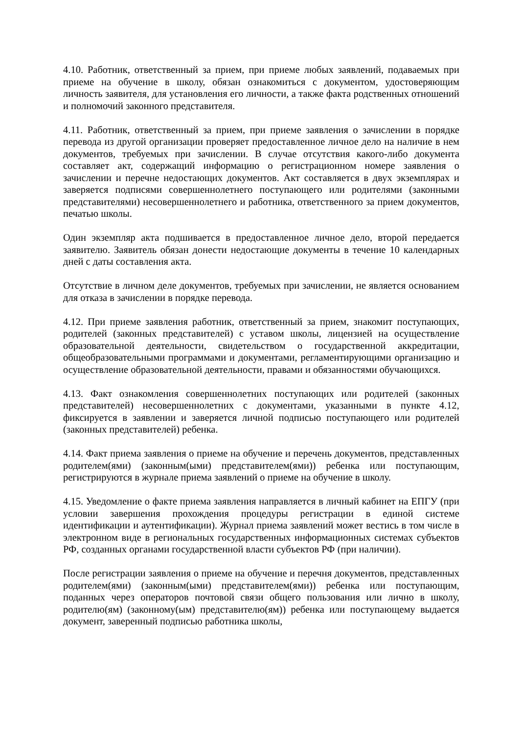4.10. Работник, ответственный за прием, при приеме любых заявлений, подаваемых при приеме на обучение в школу, обязан ознакомиться с документом, удостоверяющим личность заявителя, для установления его личности, а также факта родственных отношений и полномочий законного представителя.
4.11. Работник, ответственный за прием, при приеме заявления о зачислении в порядке перевода из другой организации проверяет предоставленное личное дело на наличие в нем документов, требуемых при зачислении. В случае отсутствия какого-либо документа составляет акт, содержащий информацию о регистрационном номере заявления о зачислении и перечне недостающих документов. Акт составляется в двух экземплярах и заверяется подписями совершеннолетнего поступающего или родителями (законными представителями) несовершеннолетнего и работника, ответственного за прием документов, печатью школы.
Один экземпляр акта подшивается в предоставленное личное дело, второй передается заявителю. Заявитель обязан донести недостающие документы в течение 10 календарных дней с даты составления акта.
Отсутствие в личном деле документов, требуемых при зачислении, не является основанием для отказа в зачислении в порядке перевода.
4.12. При приеме заявления работник, ответственный за прием, знакомит поступающих, родителей (законных представителей) с уставом школы, лицензией на осуществление образовательной деятельности, свидетельством о государственной аккредитации, общеобразовательными программами и документами, регламентирующими организацию и осуществление образовательной деятельности, правами и обязанностями обучающихся.
4.13. Факт ознакомления совершеннолетних поступающих или родителей (законных представителей) несовершеннолетних с документами, указанными в пункте 4.12, фиксируется в заявлении и заверяется личной подписью поступающего или родителей (законных представителей) ребенка.
4.14. Факт приема заявления о приеме на обучение и перечень документов, представленных родителем(ями) (законным(ыми) представителем(ями)) ребенка или поступающим, регистрируются в журнале приема заявлений о приеме на обучение в школу.
4.15. Уведомление о факте приема заявления направляется в личный кабинет на ЕПГУ (при условии завершения прохождения процедуры регистрации в единой системе идентификации и аутентификации). Журнал приема заявлений может вестись в том числе в электронном виде в региональных государственных информационных системах субъектов РФ, созданных органами государственной власти субъектов РФ (при наличии).
После регистрации заявления о приеме на обучение и перечня документов, представленных родителем(ями) (законным(ыми) представителем(ями)) ребенка или поступающим, поданных через операторов почтовой связи общего пользования или лично в школу, родителю(ям) (законному(ым) представителю(ям)) ребенка или поступающему выдается документ, заверенный подписью работника школы,